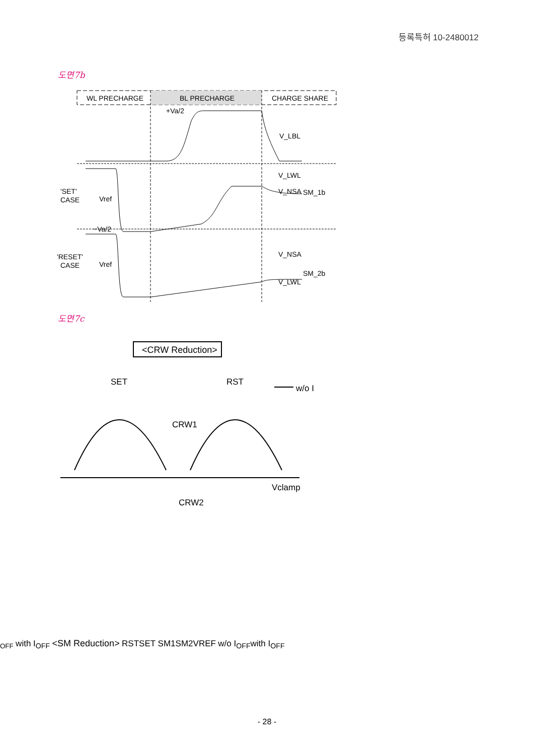등록특허 10-2480012
도면7b
WL PRECHARGE
BL PRECHARGE
CHARGE SHARE
+Va/2
V_LBL
'SET'
CASE
Vref
−Va/2
V_LWL
V_NSA
SM_1b
'RESET'
CASE
Vref
V_NSA
V_LWL
SM_2b
도면7c
<CRW Reduction>
SET
RST
CRW1
CRW2
Vclamp
w/o IOFF
with IOFF
<SM Reduction>
RST
SET
SM1
SM2
VREF
w/o IOFF
with IOFF
- 28 -